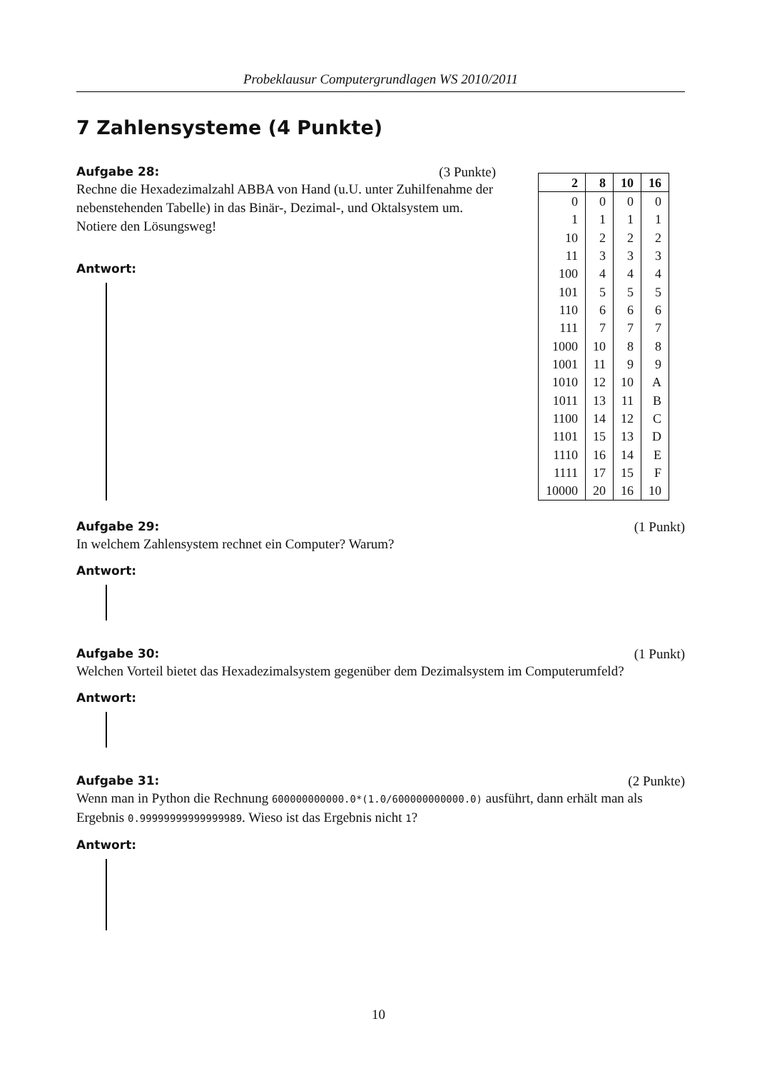Probeklausur Computergrundlagen WS 2010/2011
7 Zahlensysteme (4 Punkte)
Aufgabe 28: (3 Punkte)
Rechne die Hexadezimalzahl ABBA von Hand (u.U. unter Zuhilfenahme der nebenstehenden Tabelle) in das Binär-, Dezimal-, und Oktalsystem um. Notiere den Lösungsweg!
Antwort:
| 2 | 8 | 10 | 16 |
| --- | --- | --- | --- |
| 0 | 0 | 0 | 0 |
| 1 | 1 | 1 | 1 |
| 10 | 2 | 2 | 2 |
| 11 | 3 | 3 | 3 |
| 100 | 4 | 4 | 4 |
| 101 | 5 | 5 | 5 |
| 110 | 6 | 6 | 6 |
| 111 | 7 | 7 | 7 |
| 1000 | 10 | 8 | 8 |
| 1001 | 11 | 9 | 9 |
| 1010 | 12 | 10 | A |
| 1011 | 13 | 11 | B |
| 1100 | 14 | 12 | C |
| 1101 | 15 | 13 | D |
| 1110 | 16 | 14 | E |
| 1111 | 17 | 15 | F |
| 10000 | 20 | 16 | 10 |
Aufgabe 29: (1 Punkt)
In welchem Zahlensystem rechnet ein Computer? Warum?
Antwort:
Aufgabe 30: (1 Punkt)
Welchen Vorteil bietet das Hexadezimalsystem gegenüber dem Dezimalsystem im Computerumfeld?
Antwort:
Aufgabe 31: (2 Punkte)
Wenn man in Python die Rechnung 600000000000.0*(1.0/600000000000.0) ausführt, dann erhält man als Ergebnis 0.99999999999999989. Wieso ist das Ergebnis nicht 1?
Antwort:
10